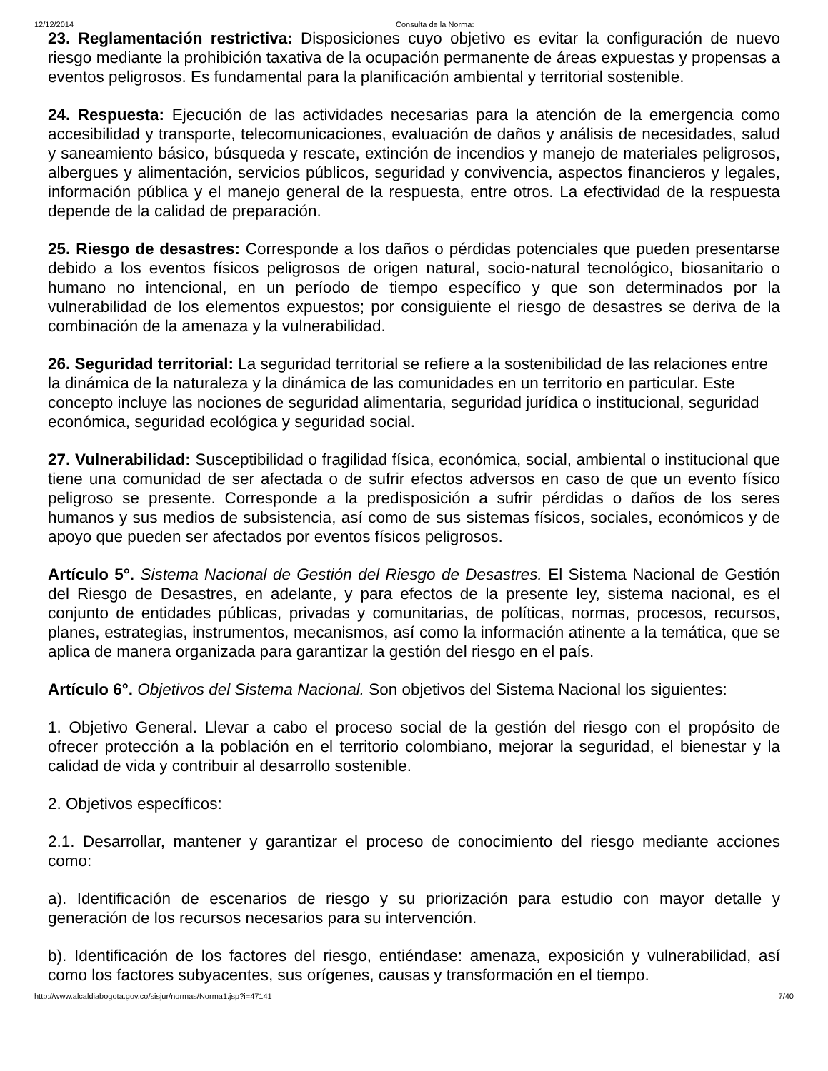12/12/2014 Consulta de la Norma:
23. Reglamentación restrictiva: Disposiciones cuyo objetivo es evitar la configuración de nuevo riesgo mediante la prohibición taxativa de la ocupación permanente de áreas expuestas y propensas a eventos peligrosos. Es fundamental para la planificación ambiental y territorial sostenible.
24. Respuesta: Ejecución de las actividades necesarias para la atención de la emergencia como accesibilidad y transporte, telecomunicaciones, evaluación de daños y análisis de necesidades, salud y saneamiento básico, búsqueda y rescate, extinción de incendios y manejo de materiales peligrosos, albergues y alimentación, servicios públicos, seguridad y convivencia, aspectos financieros y legales, información pública y el manejo general de la respuesta, entre otros. La efectividad de la respuesta depende de la calidad de preparación.
25. Riesgo de desastres: Corresponde a los daños o pérdidas potenciales que pueden presentarse debido a los eventos físicos peligrosos de origen natural, socio-natural tecnológico, biosanitario o humano no intencional, en un período de tiempo específico y que son determinados por la vulnerabilidad de los elementos expuestos; por consiguiente el riesgo de desastres se deriva de la combinación de la amenaza y la vulnerabilidad.
26. Seguridad territorial: La seguridad territorial se refiere a la sostenibilidad de las relaciones entre la dinámica de la naturaleza y la dinámica de las comunidades en un territorio en particular. Este concepto incluye las nociones de seguridad alimentaria, seguridad jurídica o institucional, seguridad económica, seguridad ecológica y seguridad social.
27. Vulnerabilidad: Susceptibilidad o fragilidad física, económica, social, ambiental o institucional que tiene una comunidad de ser afectada o de sufrir efectos adversos en caso de que un evento físico peligroso se presente. Corresponde a la predisposición a sufrir pérdidas o daños de los seres humanos y sus medios de subsistencia, así como de sus sistemas físicos, sociales, económicos y de apoyo que pueden ser afectados por eventos físicos peligrosos.
Artículo 5°. Sistema Nacional de Gestión del Riesgo de Desastres. El Sistema Nacional de Gestión del Riesgo de Desastres, en adelante, y para efectos de la presente ley, sistema nacional, es el conjunto de entidades públicas, privadas y comunitarias, de políticas, normas, procesos, recursos, planes, estrategias, instrumentos, mecanismos, así como la información atinente a la temática, que se aplica de manera organizada para garantizar la gestión del riesgo en el país.
Artículo 6°. Objetivos del Sistema Nacional. Son objetivos del Sistema Nacional los siguientes:
1. Objetivo General. Llevar a cabo el proceso social de la gestión del riesgo con el propósito de ofrecer protección a la población en el territorio colombiano, mejorar la seguridad, el bienestar y la calidad de vida y contribuir al desarrollo sostenible.
2. Objetivos específicos:
2.1. Desarrollar, mantener y garantizar el proceso de conocimiento del riesgo mediante acciones como:
a). Identificación de escenarios de riesgo y su priorización para estudio con mayor detalle y generación de los recursos necesarios para su intervención.
b). Identificación de los factores del riesgo, entiéndase: amenaza, exposición y vulnerabilidad, así como los factores subyacentes, sus orígenes, causas y transformación en el tiempo.
http://www.alcaldiabogota.gov.co/sisjur/normas/Norma1.jsp?i=47141 7/40